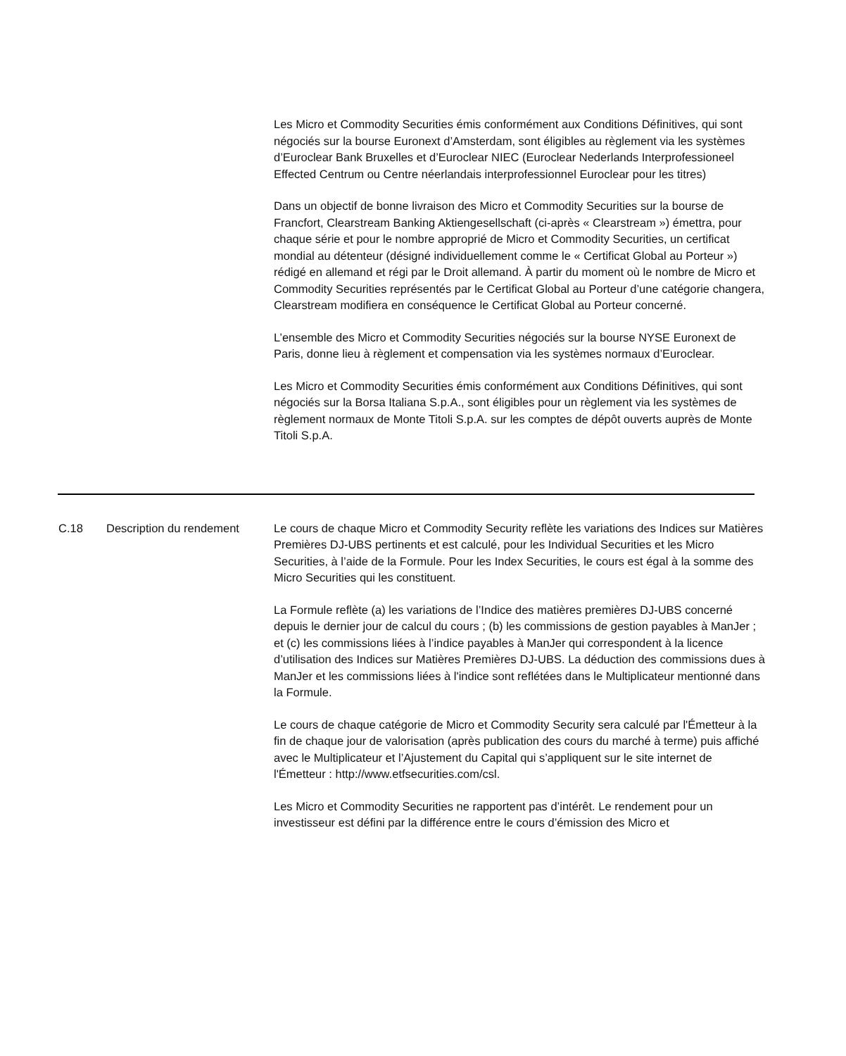Les Micro et Commodity Securities émis conformément aux Conditions Définitives, qui sont négociés sur la bourse Euronext d’Amsterdam, sont éligibles au règlement via les systèmes d’Euroclear Bank Bruxelles et d’Euroclear NIEC (Euroclear Nederlands Interprofessioneel Effected Centrum ou Centre néerlandais interprofessionnel Euroclear pour les titres)
Dans un objectif de bonne livraison des Micro et Commodity Securities sur la bourse de Francfort, Clearstream Banking Aktiengesellschaft (ci-après « Clearstream ») émettra, pour chaque série et pour le nombre approprié de Micro et Commodity Securities, un certificat mondial au détenteur (désigné individuellement comme le « Certificat Global au Porteur ») rédigé en allemand et régi par le Droit allemand. À partir du moment où le nombre de Micro et Commodity Securities représentés par le Certificat Global au Porteur d’une catégorie changera, Clearstream modifiera en conséquence le Certificat Global au Porteur concerné.
L’ensemble des Micro et Commodity Securities négociés sur la bourse NYSE Euronext de Paris, donne lieu à règlement et compensation via les systèmes normaux d’Euroclear.
Les Micro et Commodity Securities émis conformément aux Conditions Définitives, qui sont négociés sur la Borsa Italiana S.p.A., sont éligibles pour un règlement via les systèmes de règlement normaux de Monte Titoli S.p.A. sur les comptes de dépôt ouverts auprès de Monte Titoli S.p.A.
C.18 Description du rendement Le cours de chaque Micro et Commodity Security reflète les variations des Indices sur Matières Premières DJ-UBS pertinents et est calculé, pour les Individual Securities et les Micro Securities, à l’aide de la Formule. Pour les Index Securities, le cours est égal à la somme des Micro Securities qui les constituent.
La Formule reflète (a) les variations de l’Indice des matières premières DJ-UBS concerné depuis le dernier jour de calcul du cours ; (b) les commissions de gestion payables à ManJer ; et (c) les commissions liées à l’indice payables à ManJer qui correspondent à la licence d’utilisation des Indices sur Matières Premières DJ-UBS. La déduction des commissions dues à ManJer et les commissions liées à l'indice sont reflétées dans le Multiplicateur mentionné dans la Formule.
Le cours de chaque catégorie de Micro et Commodity Security sera calculé par l'Émetteur à la fin de chaque jour de valorisation (après publication des cours du marché à terme) puis affiché avec le Multiplicateur et l’Ajustement du Capital qui s’appliquent sur le site internet de l'Émetteur : http://www.etfsecurities.com/csl.
Les Micro et Commodity Securities ne rapportent pas d’intérêt. Le rendement pour un investisseur est défini par la différence entre le cours d’émission des Micro et